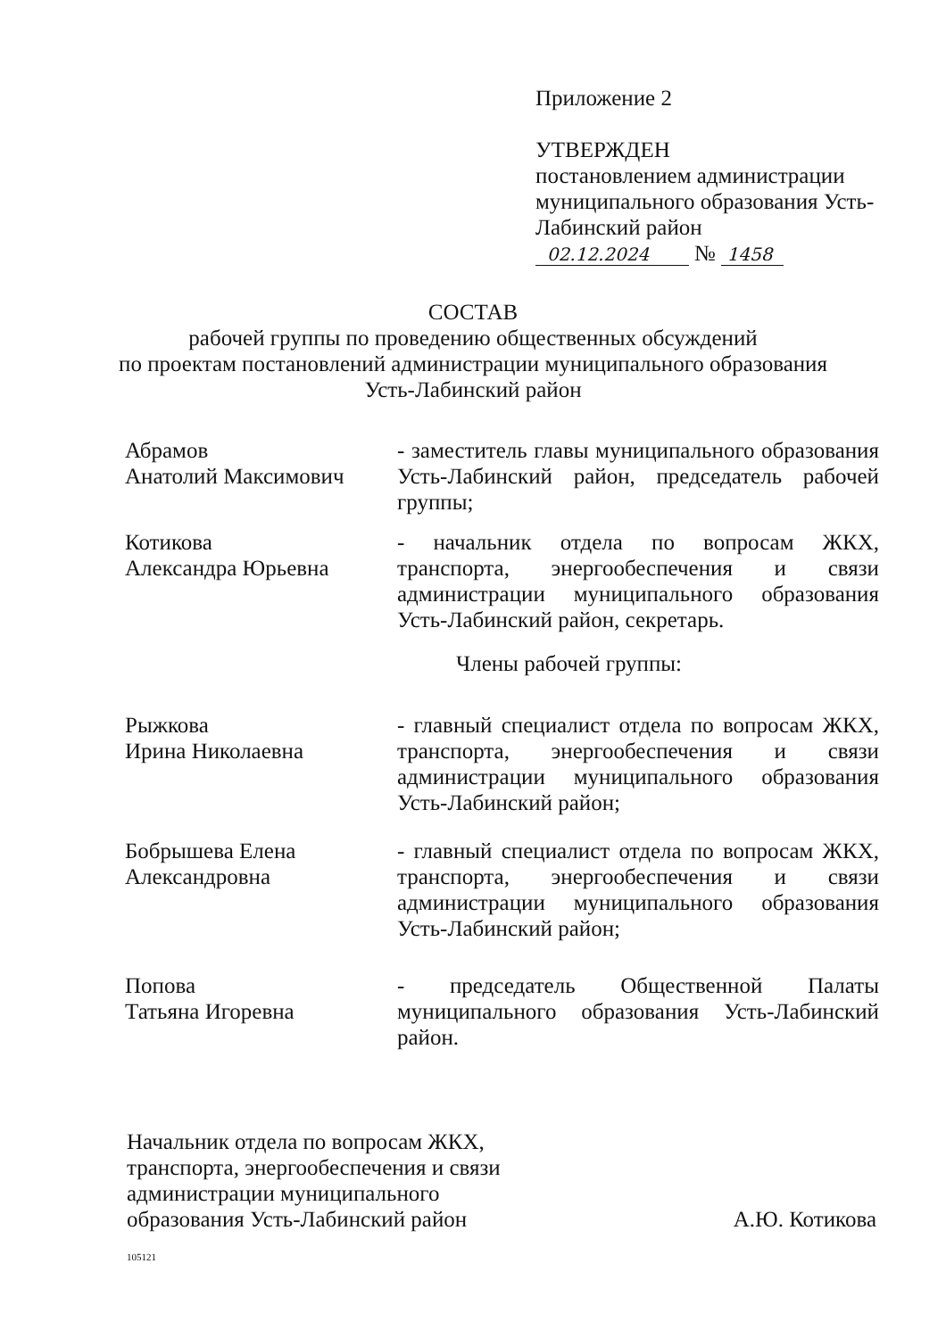Приложение 2
УТВЕРЖДЕН
постановлением администрации муниципального образования Усть-Лабинский район
02.12.2024 № 1458
СОСТАВ
рабочей группы по проведению общественных обсуждений
по проектам постановлений администрации муниципального образования
Усть-Лабинский район
Абрамов
Анатолий Максимович
- заместитель главы муниципального образования Усть-Лабинский район, председатель рабочей группы;
Котикова
Александра Юрьевна
- начальник отдела по вопросам ЖКХ, транспорта, энергообеспечения и связи администрации муниципального образования Усть-Лабинский район, секретарь.
Члены рабочей группы:
Рыжкова
Ирина Николаевна
- главный специалист отдела по вопросам ЖКХ, транспорта, энергообеспечения и связи администрации муниципального образования Усть-Лабинский район;
Бобрышева Елена
Александровна
- главный специалист отдела по вопросам ЖКХ, транспорта, энергообеспечения и связи администрации муниципального образования Усть-Лабинский район;
Попова
Татьяна Игоревна
- председатель Общественной Палаты муниципального образования Усть-Лабинский район.
Начальник отдела по вопросам ЖКХ,
транспорта, энергообеспечения и связи
администрации муниципального
образования Усть-Лабинский район
А.Ю. Котикова
105121